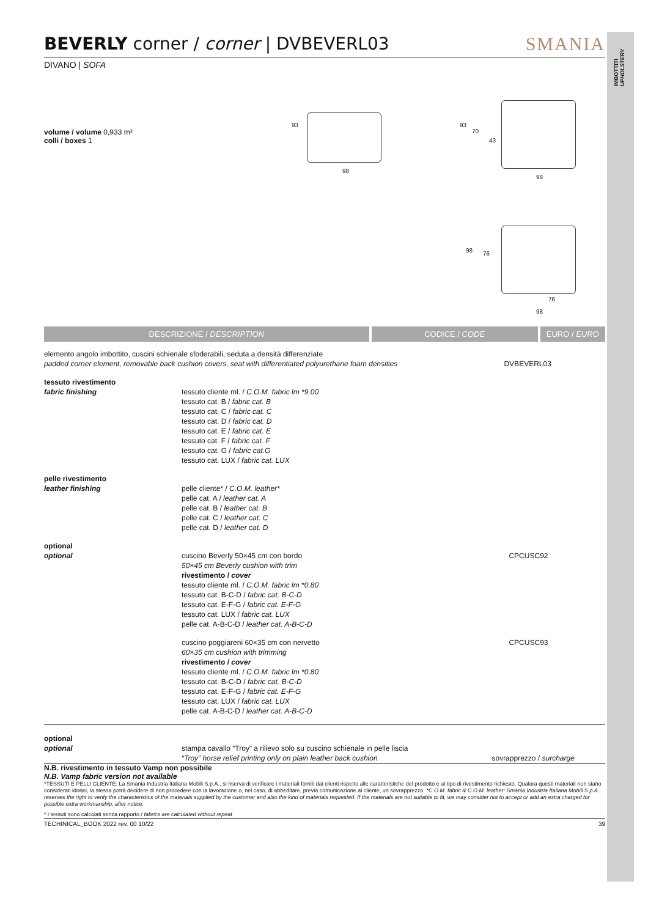IMBOTTITI
UPHOLSTERY
BEVERLY corner / corner | DVBEVERL03 SMANIA
DIVANO | SOFA
volume / volume 0,933 m³
colli / boxes 1
93
98
93
70
43
98
98 76
76
98
DESCRIZIONE / DESCRIPTION CODICE / CODE EURO / EURO
| elemento angolo imbottito, cuscini schienale sfoderabili, seduta a densità differenziate padded corner element, removable back cushion covers, seat with differentiated polyurethane foam densities | | DVBEVERL03 |
| tessuto rivestimento fabric finishing | tessuto cliente ml. / C.O.M. fabric lm *9.00 tessuto cat. B / fabric cat. B tessuto cat. C / fabric cat. C tessuto cat. D / fabric cat. D tessuto cat. E / fabric cat. E tessuto cat. F / fabric cat. F tessuto cat. G / fabric cat.G tessuto cat. LUX / fabric cat. LUX | |
| pelle rivestimento leather finishing | pelle cliente* / C.O.M. leather* pelle cat. A / leather cat. A pelle cat. B / leather cat. B pelle cat. C / leather cat. C pelle cat. D / leather cat. D | |
| optional optional | cuscino Beverly 50×45 cm con bordo 50×45 cm Beverly cushion with trim rivestimento / cover tessuto cliente ml. / C.O.M. fabric lm *0.80 tessuto cat. B-C-D / fabric cat. B-C-D tessuto cat. E-F-G / fabric cat. E-F-G tessuto cat. LUX / fabric cat. LUX pelle cat. A-B-C-D / leather cat. A-B-C-D | CPCUSC92 |
| | cuscino poggiareni 60×35 cm con nervetto 60×35 cm cushion with trimming rivestimento / cover tessuto cliente ml. / C.O.M. fabric lm *0.80 tessuto cat. B-C-D / fabric cat. B-C-D tessuto cat. E-F-G / fabric cat. E-F-G tessuto cat. LUX / fabric cat. LUX pelle cat. A-B-C-D / leather cat. A-B-C-D | CPCUSC93 |
| optional optional | stampa cavallo “Troy” a rilievo solo su cuscino schienale in pelle liscia “Troy” horse relief printing only on plain leather back cushion | sovrapprezzo / surcharge |
N.B. rivestimento in tessuto Vamp non possibile
N.B. Vamp fabric version not available
*TESSUTI E PELLI CLIENTE: La Smania Industria Italiana Mobili S.p.A., si riserva di verificare i materiali forniti dai clienti rispetto alle caratteristiche del prodotto e al tipo di rivestimento richiesto. Qualora questi materiali non siano considerati idonei, la stessa potrà decidere di non procedere con la lavorazione o, nel caso, di abbeditare, previa comunicazione al cliente, un sovrapprezzo. *C.O.M. fabric & C.O.M. leather: Smania Industria Italiana Mobili S.p.A. reserves the right to verify the characteristics of the materials supplied by the customer and also the kind of materials requested. If the materials are not suitable to fit, we may consider not to accept or add an extra charged for possible extra workmanship, after notice.
* i tessuti sono calcolati senza rapporto / fabrics are calculated without repeat
TECHINICAL_BOOK 2022 rev. 00 10/22 39